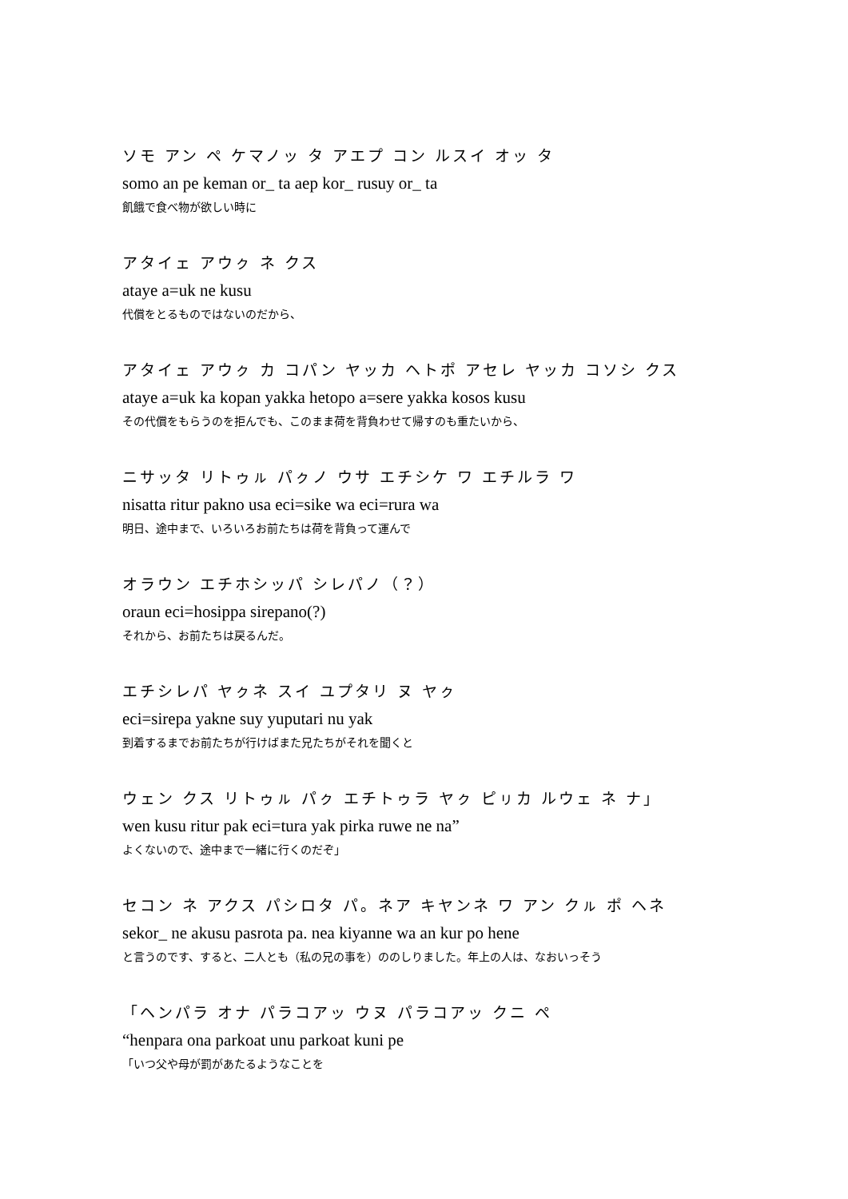ソモ アン ペ ケマノッ タ アエプ コン ルスイ オッ タ
somo an pe keman or_ ta aep kor_ rusuy or_ ta
飢餓で食べ物が欲しい時に
アタイェ アウㇰ ネ クス
ataye a=uk ne kusu
代償をとるものではないのだから、
アタイェ アウㇰ カ コパン ヤッカ ヘトポ アセレ ヤッカ コソシ クス
ataye a=uk ka kopan yakka hetopo a=sere yakka kosos kusu
その代償をもらうのを拒んでも、このまま荷を背負わせて帰すのも重たいから、
ニサッタ リトゥㇽ パㇰノ ウサ エチシケ ワ エチルラ ワ
nisatta ritur pakno usa eci=sike wa eci=rura wa
明日、途中まで、いろいろお前たちは荷を背負って運んで
オラウン エチホシッパ シレパノ（？）
oraun eci=hosippa sirepano(?)
それから、お前たちは戻るんだ。
エチシレパ ヤㇰネ スイ ユプタリ ヌ ヤㇰ
eci=sirepa yakne suy yuputari nu yak
到着するまでお前たちが行けばまた兄たちがそれを聞くと
ウェン クス リトゥㇽ パㇰ エチトゥラ ヤㇰ ピㇼカ ルウェ ネ ナ」
wen kusu ritur pak eci=tura yak pirka ruwe ne na”
よくないので、途中まで一緒に行くのだぞ」
セコン ネ アクス パシロタ パ。ネア キヤンネ ワ アン クㇽ ポ ヘネ
sekor_ ne akusu pasrota pa. nea kiyanne wa an kur po hene
と言うのです、すると、二人とも（私の兄の事を）ののしりました。年上の人は、なおいっそう
「ヘンパラ オナ パラコアッ ウヌ パラコアッ クニ ペ
“henpara ona parkoat unu parkoat kuni pe
「いつ父や母が罰があたるようなことを